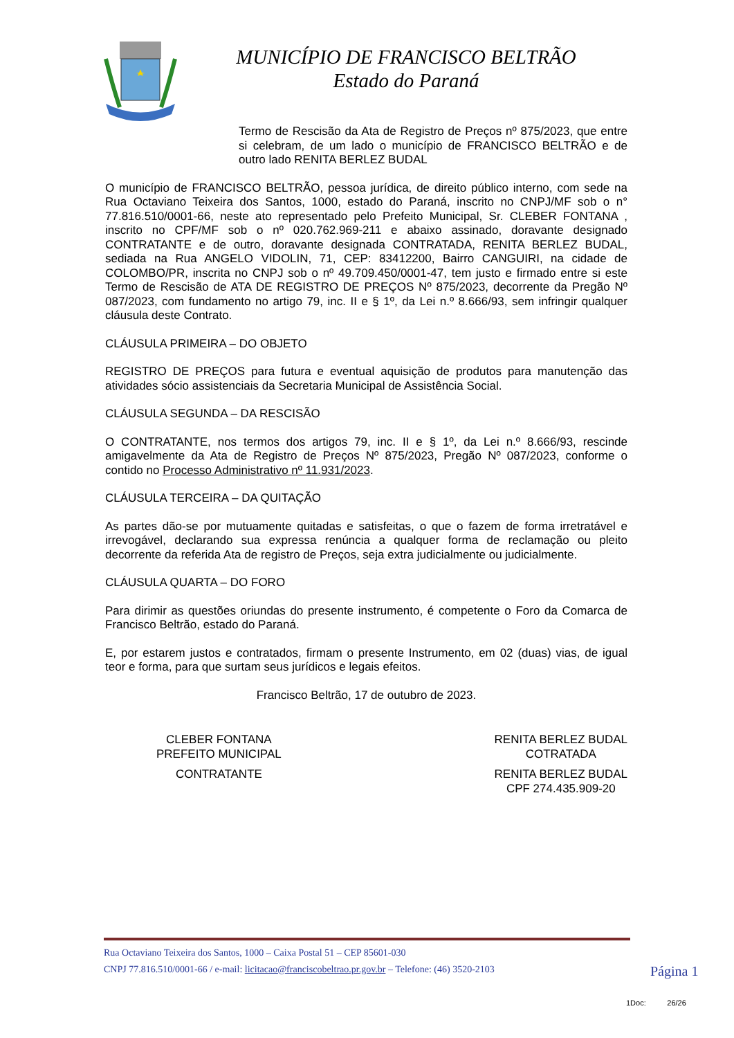MUNICÍPIO DE FRANCISCO BELTRÃO
Estado do Paraná
Termo de Rescisão da Ata de Registro de Preços nº 875/2023, que entre si celebram, de um lado o município de FRANCISCO BELTRÃO e de outro lado RENITA BERLEZ BUDAL
O município de FRANCISCO BELTRÃO, pessoa jurídica, de direito público interno, com sede na Rua Octaviano Teixeira dos Santos, 1000, estado do Paraná, inscrito no CNPJ/MF sob o n° 77.816.510/0001-66, neste ato representado pelo Prefeito Municipal, Sr. CLEBER FONTANA , inscrito no CPF/MF sob o nº 020.762.969-211 e abaixo assinado, doravante designado CONTRATANTE e de outro, doravante designada CONTRATADA, RENITA BERLEZ BUDAL, sediada na Rua ANGELO VIDOLIN, 71, CEP: 83412200, Bairro CANGUIRI, na cidade de COLOMBO/PR, inscrita no CNPJ sob o nº 49.709.450/0001-47, tem justo e firmado entre si este Termo de Rescisão de ATA DE REGISTRO DE PREÇOS Nº 875/2023, decorrente da Pregão Nº 087/2023, com fundamento no artigo 79, inc. II e § 1º, da Lei n.º 8.666/93, sem infringir qualquer cláusula deste Contrato.
CLÁUSULA PRIMEIRA – DO OBJETO
REGISTRO DE PREÇOS para futura e eventual aquisição de produtos para manutenção das atividades sócio assistenciais da Secretaria Municipal de Assistência Social.
CLÁUSULA SEGUNDA – DA RESCISÃO
O CONTRATANTE, nos termos dos artigos 79, inc. II e § 1º, da Lei n.º 8.666/93, rescinde amigavelmente da Ata de Registro de Preços Nº 875/2023, Pregão Nº 087/2023, conforme o contido no Processo Administrativo nº 11.931/2023.
CLÁUSULA TERCEIRA – DA QUITAÇÃO
As partes dão-se por mutuamente quitadas e satisfeitas, o que o fazem de forma irretratável e irrevogável, declarando sua expressa renúncia a qualquer forma de reclamação ou pleito decorrente da referida Ata de registro de Preços, seja extra judicialmente ou judicialmente.
CLÁUSULA QUARTA – DO FORO
Para dirimir as questões oriundas do presente instrumento, é competente o Foro da Comarca de Francisco Beltrão, estado do Paraná.
E, por estarem justos e contratados, firmam o presente Instrumento, em 02 (duas) vias, de igual teor e forma, para que surtam seus jurídicos e legais efeitos.
Francisco Beltrão, 17 de outubro de 2023.
CLEBER FONTANA
PREFEITO MUNICIPAL
CONTRATANTE
RENITA BERLEZ BUDAL
COTRATADA
RENITA BERLEZ BUDAL
CPF 274.435.909-20
Rua Octaviano Teixeira dos Santos, 1000 – Caixa Postal 51 – CEP 85601-030
CNPJ 77.816.510/0001-66 / e-mail: licitacao@franciscobeltrao.pr.gov.br – Telefone: (46) 3520-2103
Página 1
1Doc: 26/26